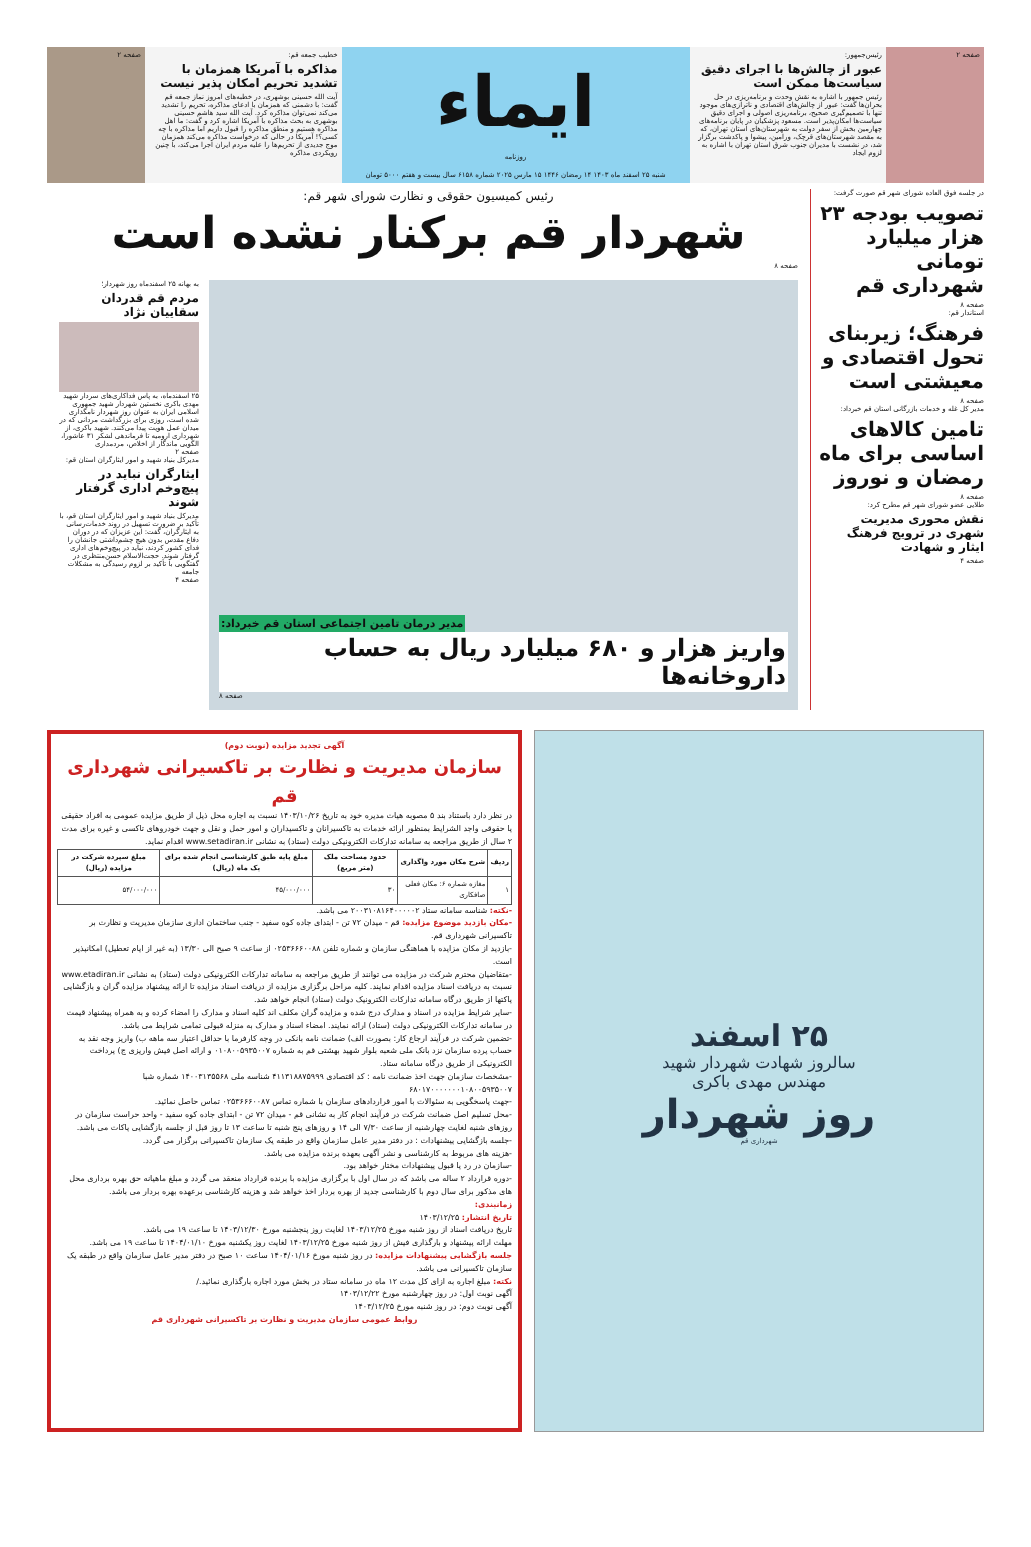صفحه ۲ رئیس‌جمهور:
عبور از چالش‌ها با اجرای دقیق سیاست‌ها ممکن است
رئیس جمهور با اشاره به نقش وحدت و برنامه‌ریزی در حل بحران‌ها گفت: عبور از چالش‌های اقتصادی و ناترازی‌های موجود تنها با تصمیم‌گیری صحیح، برنامه‌ریزی اصولی و اجرای دقیق سیاست‌ها امکان‌پذیر است. مسعود پزشکیان در پایان برنامه‌های چهارمین بخش از سفر دولت به شهرستان‌های استان تهران، که به مقصد شهرستان‌های قرچک، ورامین، پیشوا و پاکدشت برگزار شد، در نشست با مدیران جنوب شرق استان تهران با اشاره به لزوم ایجاد
ایماء
روزنامه
شنبه ۲۵ اسفند ماه ۱۴۰۳ ۱۴ رمضان ۱۴۴۶ ۱۵ مارس ۲۰۲۵ شماره ۶۱۵۸ سال بیست و هفتم ۵۰۰۰ تومان
خطیب جمعه قم:
مذاکره با آمریکا همزمان با تشدید تحریم امکان پذیر نیست
آیت الله حسینی بوشهری، در خطبه‌های امروز نماز جمعه قم گفت: با دشمنی که همزمان با ادعای مذاکره، تحریم را تشدید می‌کند نمی‌توان مذاکره کرد. آیت الله سید هاشم حسینی بوشهری به بحث مذاکره با آمریکا اشاره کرد و گفت: ما اهل مذاکره هستیم و منطق مذاکره را قبول داریم اما مذاکره با چه کسی؟! آمریکا در حالی که درخواست مذاکره می‌کند همزمان موج جدیدی از تحریم‌ها را علیه مردم ایران اجرا می‌کند، با چنین رویکردی مذاکره
صفحه ۲
در جلسه فوق العاده شورای شهر قم صورت گرفت:
تصویب بودجه ۲۳ هزار میلیارد تومانی شهرداری قم
صفحه ۸
استاندار قم:
فرهنگ؛ زیربنای تحول اقتصادی و معیشتی است
صفحه ۸
مدیر کل غله و خدمات بازرگانی استان قم خبرداد:
تامین کالاهای اساسی برای ماه رمضان و نوروز
صفحه ۸
طلایی عضو شورای شهر قم مطرح کرد:
نقش محوری مدیریت شهری در ترویج فرهنگ ایثار و شهادت
صفحه ۴
رئیس کمیسیون حقوقی و نظارت شورای شهر قم:
شهردار قم برکنار نشده است
صفحه ۸
مدیر درمان تامین اجتماعی استان قم خبرداد:
واریز هزار و ۶۸۰ میلیارد ریال به حساب داروخانه‌ها
صفحه ۸
به بهانه ۲۵ اسفندماه روز شهردار؛
مردم قم قدردان سقاییان نژاد
۲۵ اسفندماه، به پاس فداکاری‌های سردار شهید مهدی باکری نخستین شهردار شهید جمهوری اسلامی ایران به عنوان روز شهردار نامگذاری شده است، روزی برای بزرگداشت مردانی که در میدان عمل هویت پیدا می‌کنند. شهید باکری، از شهرداری ارومیه تا فرماندهی لشکر ۳۱ عاشورا، الگویی ماندگار از اخلاص، مردمداری
صفحه ۲
مدیرکل بنیاد شهید و امور ایثارگران استان قم:
ایثارگران نباید در پیچ‌وخم اداری گرفتار شوند
مدیرکل بنیاد شهید و امور ایثارگران استان قم، با تأکید بر ضرورت تسهیل در روند خدمات‌رسانی به ایثارگران، گفت: این عزیزان که در دوران دفاع مقدس بدون هیچ چشم‌داشتی جانشان را فدای کشور کردند، نباید در پیچ‌وخم‌های اداری گرفتار شوند. حجت‌الاسلام حسن‌منتظری در گفتگویی با تأکید بر لزوم رسیدگی به مشکلات جامعه
صفحه ۴
۲۵ اسفند
سالروز شهادت شهردار شهید
مهندس مهدی باکری
روز شهردار
شهرداری قم
آگهی تجدید مزایده (نوبت دوم)
سازمان مدیریت و نظارت بر تاکسیرانی شهرداری قم
در نظر دارد باستناد بند ۵ مصوبه هیات مدیره خود به تاریخ ۱۴۰۳/۱۰/۲۶ نسبت به اجاره محل ذیل از طریق مزایده عمومی به افراد حقیقی یا حقوقی واجد الشرایط بمنظور ارائه خدمات به تاکسیرانان و تاکسیداران و امور حمل و نقل و جهت خودروهای تاکسی و غیره برای مدت ۲ سال از طریق مراجعه به سامانه تدارکات الکترونیکی دولت (ستاد) به نشانی www.setadiran.ir اقدام نماید.
| ردیف | شرح مکان مورد واگذاری | حدود مساحت ملک (متر مربع) | مبلغ پایه طبق کارشناسی انجام شده برای یک ماه (ریال) | مبلغ سپرده شرکت در مزایده (ریال) |
| --- | --- | --- | --- | --- |
| ۱ | مغازه شماره ۶: مکان فعلی صافکاری | ۳۰ | ۴۵/۰۰۰/۰۰۰ | ۵۴/۰۰۰/۰۰۰ |
-نکته: شناسه سامانه ستاد ۲۰۰۳۱۰۸۱۶۴۰۰۰۰۰۲ می باشد.
-مکان بازدید موضوع مزایده: قم - میدان ۷۲ تن - ابتدای جاده کوه سفید - جنب ساختمان اداری سازمان مدیریت و نظارت بر تاکسیرانی شهرداری قم.
-بازدید از مکان مزایده با هماهنگی سازمان و شماره تلفن ۰۲۵۳۶۶۶۰۰۸۸ از ساعت ۹ صبح الی ۱۳/۳۰ (به غیر از ایام تعطیل) امکانپذیر است.
-متقاضیان محترم شرکت در مزایده می توانند از طریق مراجعه به سامانه تدارکات الکترونیکی دولت (ستاد) به نشانی www.etadiran.ir نسبت به دریافت اسناد مزایده اقدام نمایند. کلیه مراحل برگزاری مزایده از دریافت اسناد مزایده تا ارائه پیشنهاد مزایده گران و بازگشایی پاکتها از طریق درگاه سامانه تدارکات الکترونیک دولت (ستاد) انجام خواهد شد.
-سایر شرایط مزایده در اسناد و مدارک درج شده و مزایده گران مکلف اند کلیه اسناد و مدارک را امضاء کرده و به همراه پیشنهاد قیمت در سامانه تدارکات الکترونیکی دولت (ستاد) ارائه نمایند. امضاء اسناد و مدارک به منزله قبولی تمامی شرایط می باشد.
-تضمین شرکت در فرآیند ارجاع کار: بصورت الف) ضمانت نامه بانکی در وجه کارفرما با حداقل اعتبار سه ماهه ب) واریز وجه نقد به حساب پرده سازمان نزد بانک ملی شعبه بلوار شهید بهشتی قم به شماره ۰۱۰۸۰۰۵۹۳۵۰۰۷ و ارائه اصل فیش واریزی ج) پرداخت الکترونیکی از طریق درگاه سامانه ستاد.
-مشخصات سازمان جهت اخذ ضمانت نامه : کد اقتصادی ۴۱۱۳۱۸۸۷۵۹۹۹ شناسه ملی ۱۴۰۰۳۱۳۵۵۶۸ شماره شبا ۶۸۰۱۷۰۰۰۰۰۰۰۱۰۸۰۰۵۹۳۵۰۰۷
-جهت پاسخگویی به سئوالات با امور قراردادهای سازمان با شماره تماس ۰۲۵۳۶۶۶۰۰۸۷ تماس حاصل نمائید.
-محل تسلیم اصل ضمانت شرکت در فرآیند انجام کار به نشانی قم - میدان ۷۲ تن - ابتدای جاده کوه سفید - واحد حراست سازمان در روزهای شنبه لغایت چهارشنبه از ساعت ۷/۳۰ الی ۱۴ و روزهای پنج شنبه تا ساعت ۱۳ تا روز قبل از جلسه بازگشایی پاکات می باشد.
-جلسه بازگشایی پیشنهادات : در دفتر مدیر عامل سازمان واقع در طبقه یک سازمان تاکسیرانی برگزار می گردد.
-هزینه های مربوط به کارشناسی و نشر آگهی بعهده برنده مزایده می باشد.
-سازمان در رد یا قبول پیشنهادات مختار خواهد بود.
-دوره قرارداد ۲ ساله می باشد که در سال اول با برگزاری مزایده با برنده قرارداد منعقد می گردد و مبلغ ماهیانه حق بهره برداری محل های مذکور برای سال دوم با کارشناسی جدید از بهره بردار اخذ خواهد شد و هزینه کارشناسی برعهده بهره بردار می باشد.
زمانبندی:
تاریخ انتشار: ۱۴۰۳/۱۲/۲۵
تاریخ دریافت اسناد از روز شنبه مورخ ۱۴۰۳/۱۲/۲۵ لغایت روز پنجشنبه مورخ ۱۴۰۳/۱۲/۳۰ تا ساعت ۱۹ می باشد.
مهلت ارائه پیشنهاد و بارگذاری فیش از روز شنبه مورخ ۱۴۰۳/۱۲/۲۵ لغایت روز یکشنبه مورخ ۱۴۰۴/۰۱/۱۰ تا ساعت ۱۹ می باشد.
جلسه بازگشایی پیشنهادات مزایده: در روز شنبه مورخ ۱۴۰۴/۰۱/۱۶ ساعت ۱۰ صبح در دفتر مدیر عامل سازمان واقع در طبقه یک سازمان تاکسیرانی می باشد.
نکته: مبلغ اجاره به ازای کل مدت ۱۲ ماه در سامانه ستاد در بخش مورد اجاره بارگذاری نمائید./
آگهی نوبت اول: در روز چهارشنبه مورخ ۱۴۰۳/۱۲/۲۲
آگهی نوبت دوم: در روز شنبه مورخ ۱۴۰۳/۱۲/۲۵
روابط عمومی سازمان مدیریت و نظارت بر تاکسیرانی شهرداری قم